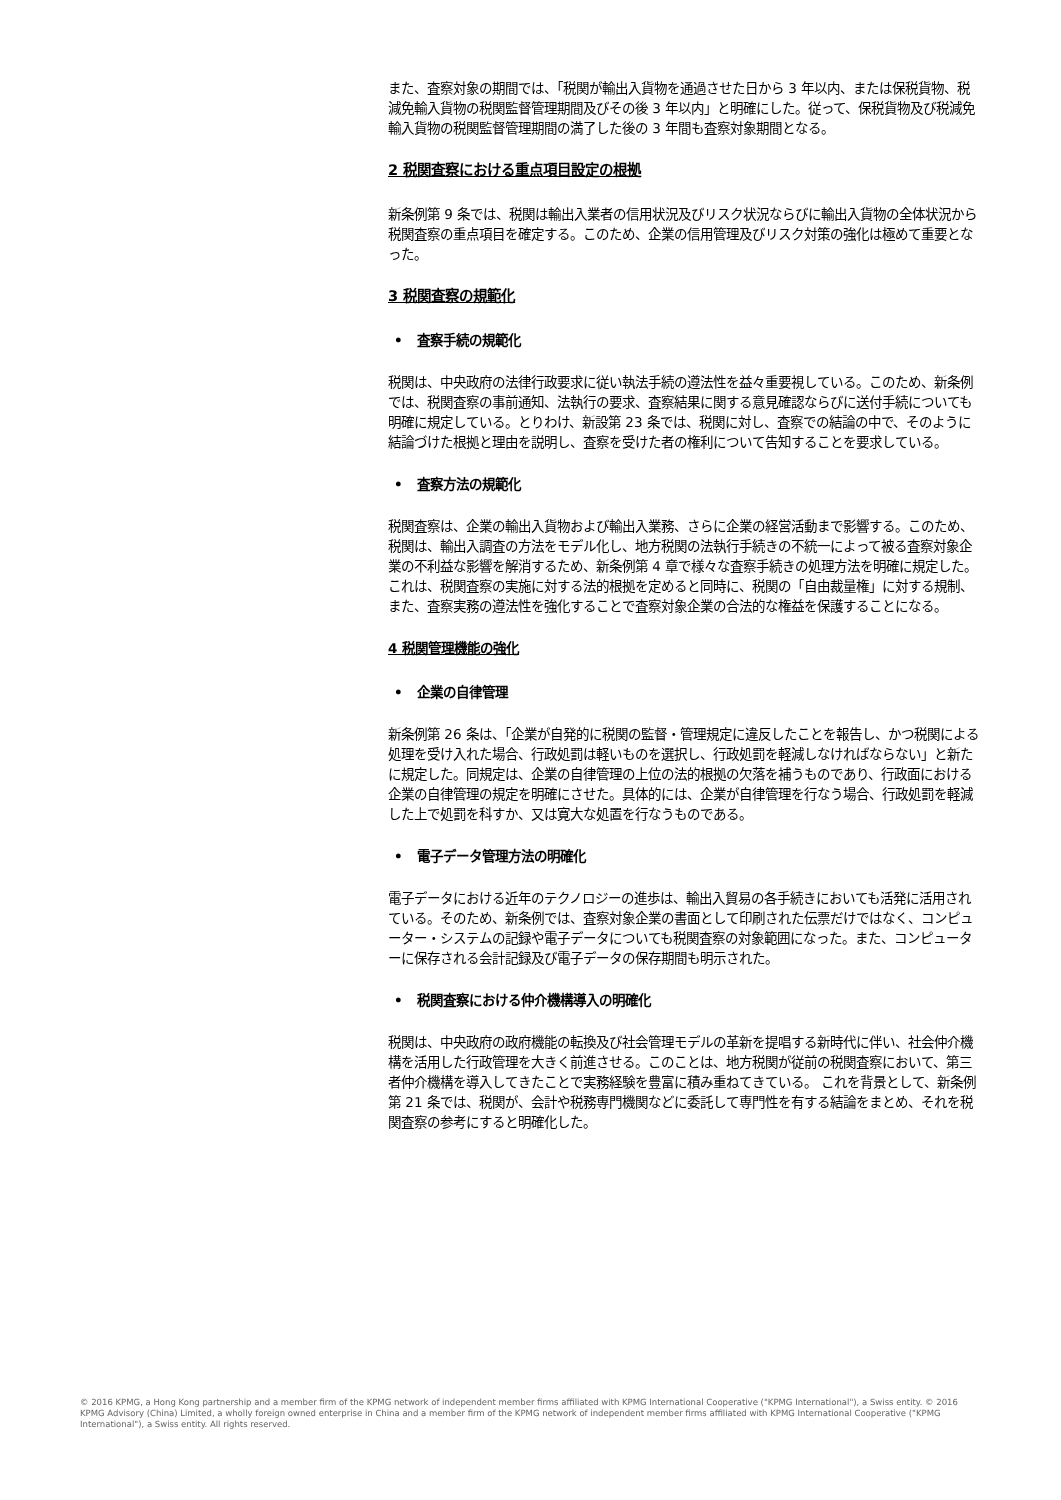また、査察対象の期間では、「税関が輸出入貨物を通過させた日から 3 年以内、または保税貨物、税減免輸入貨物の税関監督管理期間及びその後 3 年以内」と明確にした。従って、保税貨物及び税減免輸入貨物の税関監督管理期間の満了した後の 3 年間も査察対象期間となる。
2 税関査察における重点項目設定の根拠
新条例第 9 条では、税関は輸出入業者の信用状況及びリスク状況ならびに輸出入貨物の全体状況から税関査察の重点項目を確定する。このため、企業の信用管理及びリスク対策の強化は極めて重要となった。
3 税関査察の規範化
• 査察手続の規範化
税関は、中央政府の法律行政要求に従い執法手続の遵法性を益々重要視している。このため、新条例では、税関査察の事前通知、法執行の要求、査察結果に関する意見確認ならびに送付手続についても明確に規定している。とりわけ、新設第 23 条では、税関に対し、査察での結論の中で、そのように結論づけた根拠と理由を説明し、査察を受けた者の権利について告知することを要求している。
• 査察方法の規範化
税関査察は、企業の輸出入貨物および輸出入業務、さらに企業の経営活動まで影響する。このため、税関は、輸出入調査の方法をモデル化し、地方税関の法執行手続きの不統一によって被る査察対象企業の不利益な影響を解消するため、新条例第 4 章で様々な査察手続きの処理方法を明確に規定した。これは、税関査察の実施に対する法的根拠を定めると同時に、税関の「自由裁量権」に対する規制、また、査察実務の遵法性を強化することで査察対象企業の合法的な権益を保護することになる。
4 税関管理機能の強化
• 企業の自律管理
新条例第 26 条は、「企業が自発的に税関の監督・管理規定に違反したことを報告し、かつ税関による処理を受け入れた場合、行政処罰は軽いものを選択し、行政処罰を軽減しなければならない」と新たに規定した。同規定は、企業の自律管理の上位の法的根拠の欠落を補うものであり、行政面における企業の自律管理の規定を明確にさせた。具体的には、企業が自律管理を行なう場合、行政処罰を軽減した上で処罰を科すか、又は寛大な処置を行なうものである。
• 電子データ管理方法の明確化
電子データにおける近年のテクノロジーの進歩は、輸出入貿易の各手続きにおいても活発に活用されている。そのため、新条例では、査察対象企業の書面として印刷された伝票だけではなく、コンピューター・システムの記録や電子データについても税関査察の対象範囲になった。また、コンピューターに保存される会計記録及び電子データの保存期間も明示された。
• 税関査察における仲介機構導入の明確化
税関は、中央政府の政府機能の転換及び社会管理モデルの革新を提唱する新時代に伴い、社会仲介機構を活用した行政管理を大きく前進させる。このことは、地方税関が従前の税関査察において、第三者仲介機構を導入してきたことで実務経験を豊富に積み重ねてきている。 これを背景として、新条例第 21 条では、税関が、会計や税務専門機関などに委託して専門性を有する結論をまとめ、それを税関査察の参考にすると明確化した。
© 2016 KPMG, a Hong Kong partnership and a member firm of the KPMG network of independent member firms affiliated with KPMG International Cooperative ("KPMG International"), a Swiss entity. © 2016 KPMG Advisory (China) Limited, a wholly foreign owned enterprise in China and a member firm of the KPMG network of independent member firms affiliated with KPMG International Cooperative ("KPMG International"), a Swiss entity. All rights reserved.